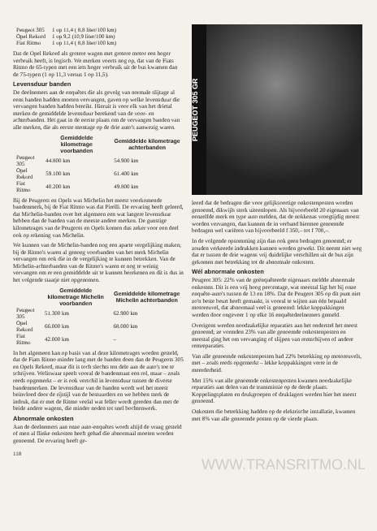| Peugeot 305 | 1 op 11,4 ( 8,8 liter/100 km) |
| Opel Rekord | 1 op 9,2 (10,9 liter/100 km) |
| Fiat Ritmo | 1 op 11,4 ( 8,8 liter/100 km) |
Dat de Opel Rekord als grotere wagen met grotere motor een hoger verbruik heeft, is logisch. We merken voorts nog op, dat van de Fiats Ritmo de 65-typen met een iets hoger verbruik uit de bus kwamen dan de 75-typen (1 op 11,3 versus 1 op 11,5).
Levensduur banden
De deelnemers aan de enquêtes die als gevolg van normale slijtage al eens banden hadden moeten vervangen, gaven op welke levensduur die vervangen banden hadden bereikt. Hieruit is voor elk van het drietal merken de gemiddelde levensduur berekend van de voor- en achterbanden. Het gaat in de eerste plaats om de vervangen banden van alle merken, die als eerste montage op de drie auto's aanwezig waren.
| | Gemiddelde kilometrage voorbanden | Gemiddelde kilometrage achterbanden |
| --- | --- | --- |
| Peugeot 305 | 44.800 km | 54.900 km |
| Opel Rekord | 59.100 km | 61.400 km |
| Fiat Ritmo | 40.200 km | 49.800 km |
Bij de Peugeots en Opels was Michelin het meest voorkomende bandenmerk, bij de Fiat Ritmo was dat Pirelli. De ervaring heeft geleerd, dat Michelin-banden over het algemeen een wat langere levensduur hebben dan de banden van de meeste andere merken. De gunstige kilometrages van de Peugeots en Opels komen dus zeker voor een deel ook op rekening van Michelin.
We kunnen van de Michelin-banden nog een aparte vergelijking maken; bij de Ritmo's waren al genoeg voorbanden van het merk Michelin vervangen om ook die in de vergelijking te kunnen betrekken. Van de Michelin-achterbanden van de Ritmo's waren er nog te weinig vervangen om er een gemiddelde uit te kunnen berekenen en dit is dus in het volgende staatje niet opgenomen.
| | Gemiddelde kilometrage Michelin voorbanden | Gemiddelde kilometrage Michelin achterbanden |
| --- | --- | --- |
| Peugeot 305 | 51.300 km | 62.900 km |
| Opel Rekord | 66.000 km | 68.000 km |
| Fiat Ritmo | 42.000 km | – |
In het algemeen kan op basis van al deze kilometrages worden gesteld, dat de Fiats Ritmo minder lang met de banden doen dan de Peugeots 305 en Opels Rekord, maar dit is toch slechts ten dele aan de auto's toe te schrijven. Weliswaar speelt vooral de bandenmaat een rol, maar – zoals reeds opgemerkt – er is ook verschil in levensduur tussen de diverse bandenmerken. De levensduur van de banden wordt wel het meest beïnvloed door de rijstijl van de bestuurders en we hebben sterk de indruk, dat er met de Ritmo veelal wat feller wordt gereden dan met de beide andere wagens, die minder noden tot snel bochtenwerk.
Abnormale onkosten
Aan de deelnemers aan onze auto-enquêtes wordt altijd de vraag gesteld of men al flinke onkosten heeft gehad die abnormaal moeten worden genoemd. De ervaring heeft ge-
PEUGEOT 305 GR
leerd dat de bedragen die voor gelijksoortige onkostenposten worden genoemd, dikwijls sterk uiteenlopen. Als bijvoorbeeld 20 eigenaars van eenzelfde merk en type auto melden, dat de nokkenas vroegtijdig moest worden vervangen, dan kunnen de in verband hiermee genoemde bedragen wel variëren van bijvoorbeeld f 350,– tot f 700,–.
In de volgende opsomming zijn dan ook geen bedragen genoemd; er zouden verkeerde indrukken kunnen worden gewekt. Dit neemt niet weg dat er tussen de drie wagens vrij duidelijke verschillen uit de bus zijn gekomen met betrekking tot de abnormale onkosten.
Wél abnormale onkosten
Peugeot 305: 22% van de geënquêteerde eigenaars meldde abnormale onkosten. Dit is een vrij hoog percentage, wat meestal ligt het bij onze enquête-auto's tussen de 13 en 18%. Dat de Peugeot 305 op dit punt niet zo'n beste beurt heeft gemaakt, is vooral te wijten aan één bepaald motoreuvel, dat abnormaal veel is genoemd: lekke koppakkingen werden door ongeveer 1 op elke 16 enquêtedeelnemers gemeld.
Overigens werden noodzakelijke reparaties aan het onderstel het meest genoemd; ze vormden 23% van alle genoemde onkostenposten en meestal ging het om vervanging of slijpen van remschijven of andere remreparaties.
Van alle genoemde onkostenposten had 22% betrekking op motoreuvels, met – zoals reeds opgemerkt – lekke koppakkingen verre in de meerderheid.
Met 15% van alle genoemde onkostenposten kwamen noodzakelijke reparaties aan delen van de transmissie op de derde plaats. Koppelingsplaten en drukgroepen of druklagers werden hier het meest genoemd.
Onkosten die betrekking hadden op de elektrische installatie, kwamen met 8% van alle genoemde posten op de vierde plaats.
118
WWW.TRANSRITMO.NL